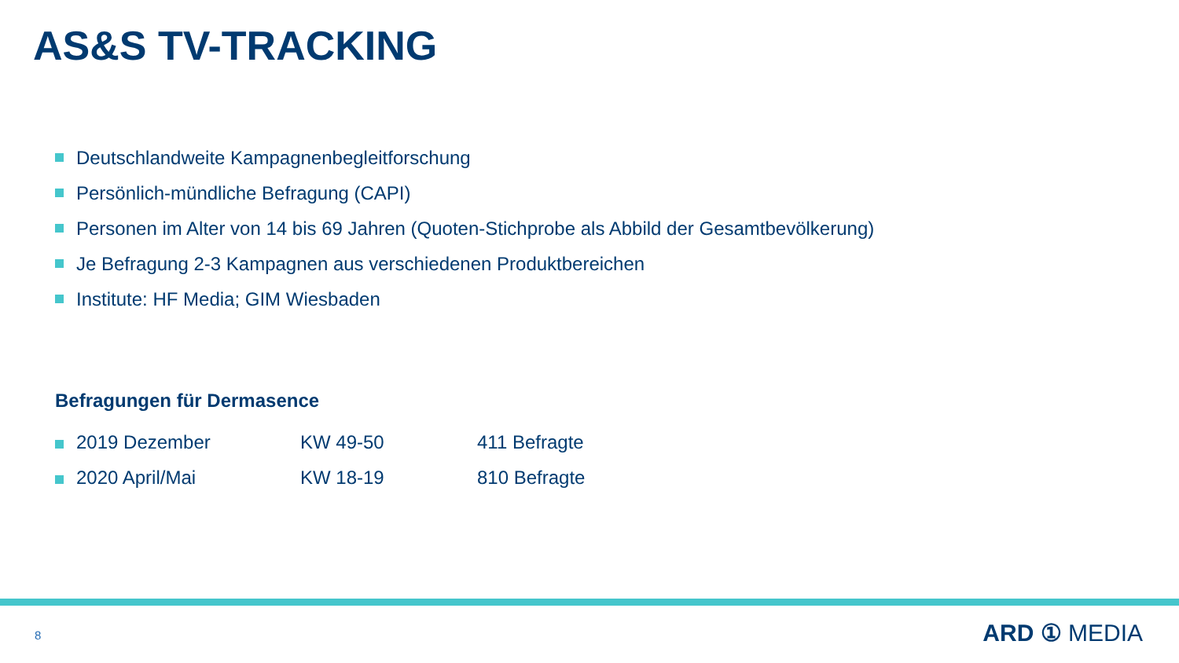AS&S TV-TRACKING
Deutschlandweite Kampagnenbegleitforschung
Persönlich-mündliche Befragung (CAPI)
Personen im Alter von 14 bis 69 Jahren (Quoten-Stichprobe als Abbild der Gesamtbevölkerung)
Je Befragung 2-3 Kampagnen aus verschiedenen Produktbereichen
Institute: HF Media; GIM Wiesbaden
Befragungen für Dermasence
| | 2019 Dezember | KW 49-50 | 411 Befragte |
| | 2020 April/Mai | KW 18-19 | 810 Befragte |
8 ARD ① MEDIA